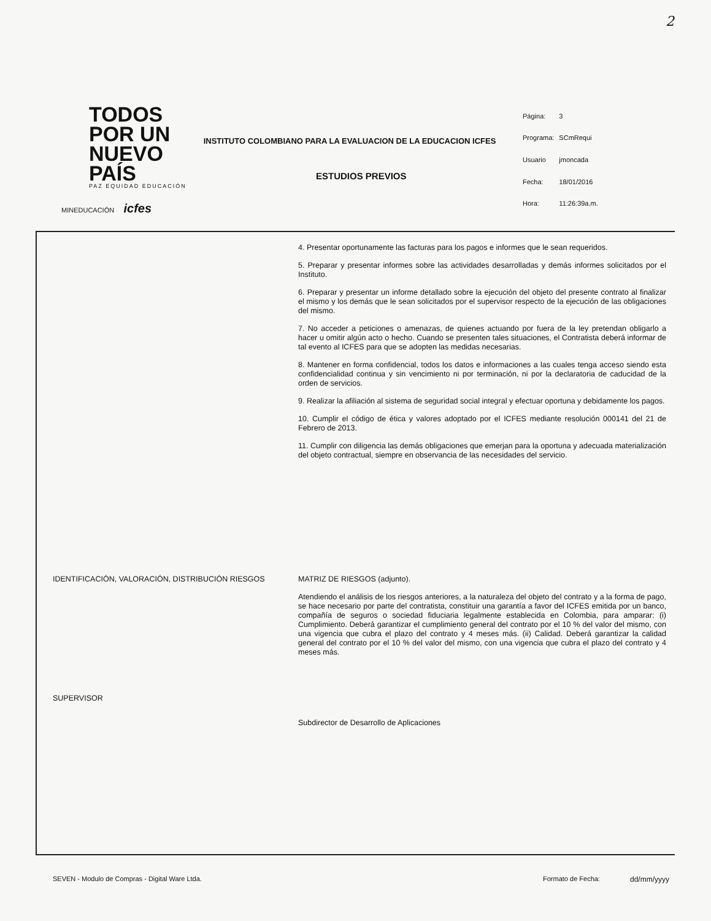2
TODOS POR UN
NUEVO PAÍS
PAZ EQUIDAD EDUCACIÓN
MINEDUCACIÓN icfes
INSTITUTO COLOMBIANO PARA LA EVALUACION DE LA EDUCACION ICFES
| Página: | 3 |
| Programa: | SCmRequi |
| Usuario | jmoncada |
| Fecha: | 18/01/2016 |
| Hora: | 11:26:39a.m. |
ESTUDIOS PREVIOS
4. Presentar oportunamente las facturas para los pagos e informes que le sean requeridos.
5. Preparar y presentar informes sobre las actividades desarrolladas y demás informes solicitados por el Instituto.
6. Preparar y presentar un informe detallado sobre la ejecución del objeto del presente contrato al finalizar el mismo y los demás que le sean solicitados por el supervisor respecto de la ejecución de las obligaciones del mismo.
7. No acceder a peticiones o amenazas, de quienes actuando por fuera de la ley pretendan obligarlo a hacer u omitir algún acto o hecho. Cuando se presenten tales situaciones, el Contratista deberá informar de tal evento al ICFES para que se adopten las medidas necesarias.
8. Mantener en forma confidencial, todos los datos e informaciones a las cuales tenga acceso siendo esta confidencialidad continua y sin vencimiento ni por terminación, ni por la declaratoria de caducidad de la orden de servicios.
9. Realizar la afiliación al sistema de seguridad social integral y efectuar oportuna y debidamente los pagos.
10. Cumplir el código de ética y valores adoptado por el ICFES mediante resolución 000141 del 21 de Febrero de 2013.
11. Cumplir con diligencia las demás obligaciones que emerjan para la oportuna y adecuada materialización del objeto contractual, siempre en observancia de las necesidades del servicio.
IDENTIFICACIÓN, VALORACIÓN, DISTRIBUCIÓN RIESGOS
MATRIZ DE RIESGOS (adjunto).
Atendiendo el análisis de los riesgos anteriores, a la naturaleza del objeto del contrato y a la forma de pago, se hace necesario por parte del contratista, constituir una garantía a favor del ICFES emitida por un banco, compañía de seguros o sociedad fiduciaria legalmente establecida en Colombia, para amparar: (i) Cumplimiento. Deberá garantizar el cumplimiento general del contrato por el 10 % del valor del mismo, con una vigencia que cubra el plazo del contrato y 4 meses más. (ii) Calidad. Deberá garantizar la calidad general del contrato por el 10 % del valor del mismo, con una vigencia que cubra el plazo del contrato y 4 meses más.
SUPERVISOR
Subdirector de Desarrollo de Aplicaciones
SEVEN - Modulo de Compras - Digital Ware Ltda.
Formato de Fecha: dd/mm/yyyy